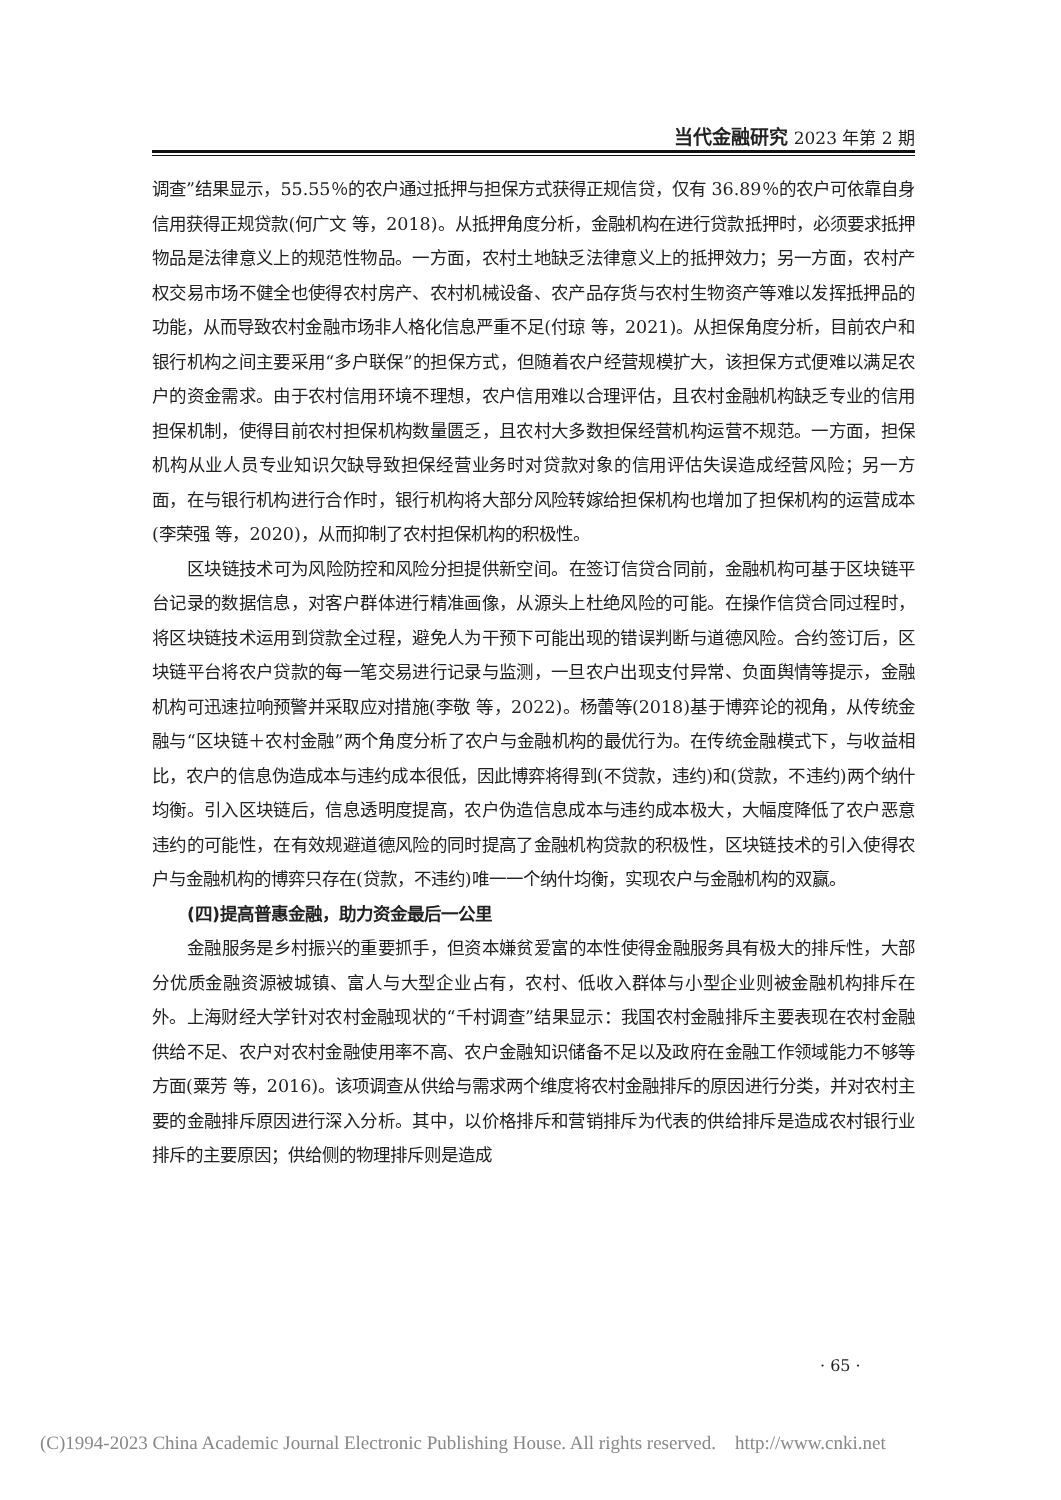当代金融研究 2023 年第 2 期
调查”结果显示，55.55％的农户通过抵押与担保方式获得正规信贷，仅有 36.89％的农户可依靠自身信用获得正规贷款(何广文 等，2018)。从抵押角度分析，金融机构在进行贷款抵押时，必须要求抵押物品是法律意义上的规范性物品。一方面，农村土地缺乏法律意义上的抵押效力；另一方面，农村产权交易市场不健全也使得农村房产、农村机械设备、农产品存货与农村生物资产等难以发挥抵押品的功能，从而导致农村金融市场非人格化信息严重不足(付琼 等，2021)。从担保角度分析，目前农户和银行机构之间主要采用“多户联保”的担保方式，但随着农户经营规模扩大，该担保方式便难以满足农户的资金需求。由于农村信用环境不理想，农户信用难以合理评估，且农村金融机构缺乏专业的信用担保机制，使得目前农村担保机构数量匮乏，且农村大多数担保经营机构运营不规范。一方面，担保机构从业人员专业知识欠缺导致担保经营业务时对贷款对象的信用评估失误造成经营风险；另一方面，在与银行机构进行合作时，银行机构将大部分风险转嫁给担保机构也增加了担保机构的运营成本(李荣强 等，2020)，从而抑制了农村担保机构的积极性。
区块链技术可为风险防控和风险分担提供新空间。在签订信贷合同前，金融机构可基于区块链平台记录的数据信息，对客户群体进行精准画像，从源头上杜绝风险的可能。在操作信贷合同过程时，将区块链技术运用到贷款全过程，避免人为干预下可能出现的错误判断与道德风险。合约签订后，区块链平台将农户贷款的每一笔交易进行记录与监测，一旦农户出现支付异常、负面舆情等提示，金融机构可迅速拉响预警并采取应对措施(李敬 等，2022)。杨蕾等(2018)基于博弈论的视角，从传统金融与“区块链＋农村金融”两个角度分析了农户与金融机构的最优行为。在传统金融模式下，与收益相比，农户的信息伪造成本与违约成本很低，因此博弈将得到(不贷款，违约)和(贷款，不违约)两个纳什均衡。引入区块链后，信息透明度提高，农户伪造信息成本与违约成本极大，大幅度降低了农户恶意违约的可能性，在有效规避道德风险的同时提高了金融机构贷款的积极性，区块链技术的引入使得农户与金融机构的博弈只存在(贷款，不违约)唯一一个纳什均衡，实现农户与金融机构的双赢。
(四)提高普惠金融，助力资金最后一公里
金融服务是乡村振兴的重要抓手，但资本嫌贫爱富的本性使得金融服务具有极大的排斥性，大部分优质金融资源被城镇、富人与大型企业占有，农村、低收入群体与小型企业则被金融机构排斥在外。上海财经大学针对农村金融现状的“千村调查”结果显示：我国农村金融排斥主要表现在农村金融供给不足、农户对农村金融使用率不高、农户金融知识储备不足以及政府在金融工作领域能力不够等方面(粟芳 等，2016)。该项调查从供给与需求两个维度将农村金融排斥的原因进行分类，并对农村主要的金融排斥原因进行深入分析。其中，以价格排斥和营销排斥为代表的供给排斥是造成农村银行业排斥的主要原因；供给侧的物理排斥则是造成
· 65 ·
(C)1994-2023 China Academic Journal Electronic Publishing House. All rights reserved. http://www.cnki.net